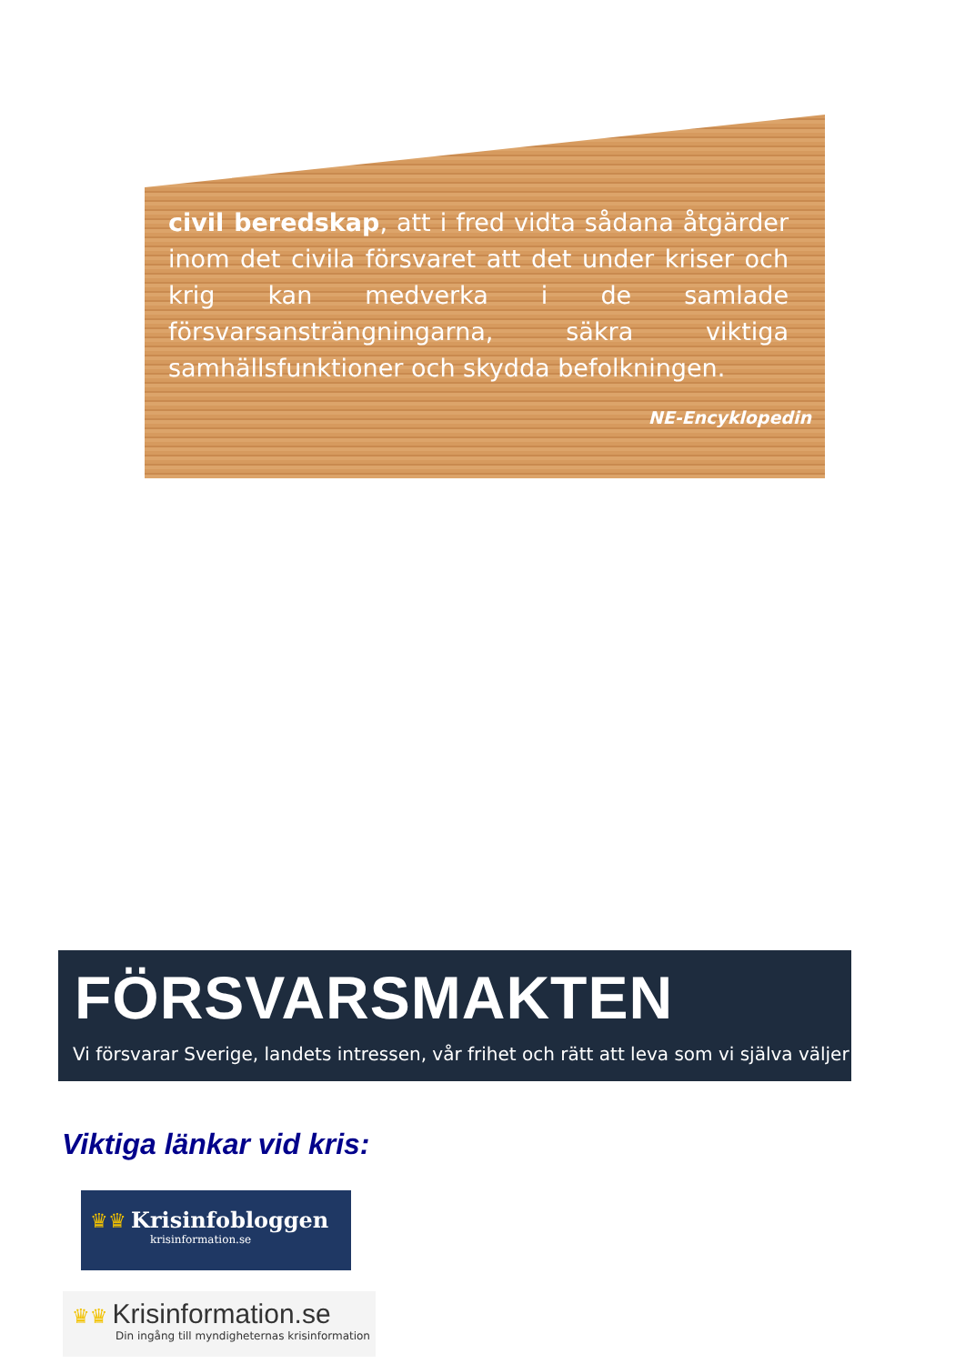civil beredskap, att i fred vidta sådana åtgärder inom det civila försvaret att det under kriser och krig kan medverka i de samlade försvarsansträngningarna, säkra viktiga samhällsfunktioner och skydda befolkningen.
NE-Encyklopedin
FÖRSVARSMAKTEN
Vi försvarar Sverige, landets intressen, vår frihet och rätt att leva som vi själva väljer
Viktiga länkar vid kris:
♛♛ Krisinfobloggen
krisinformation.se
♛♛ Krisinformation.se
Din ingång till myndigheternas krisinformation